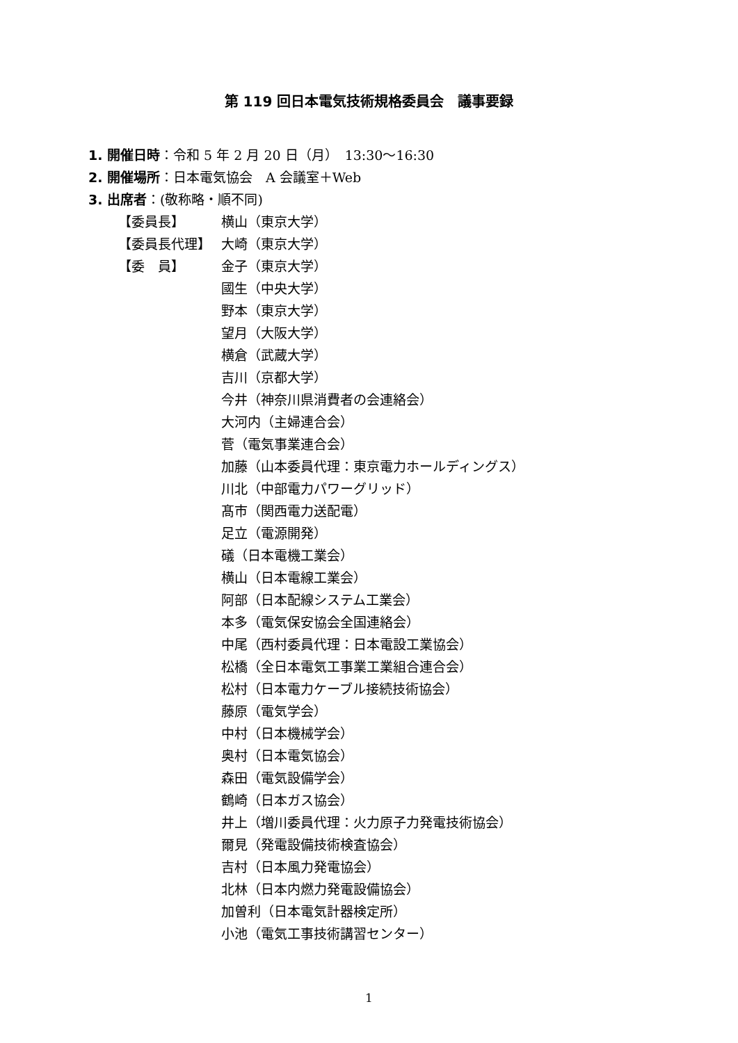第 119 回日本電気技術規格委員会　議事要録
1. 開催日時：令和 5 年 2 月 20 日（月）　13:30～16:30
2. 開催場所：日本電気協会　A 会議室＋Web
3. 出席者：(敬称略・順不同)
【委員長】 横山（東京大学）
【委員長代理】 大崎（東京大学）
【委　員】 金子（東京大学）
國生（中央大学）
野本（東京大学）
望月（大阪大学）
横倉（武蔵大学）
吉川（京都大学）
今井（神奈川県消費者の会連絡会）
大河内（主婦連合会）
菅（電気事業連合会）
加藤（山本委員代理：東京電力ホールディングス）
川北（中部電力パワーグリッド）
髙市（関西電力送配電）
足立（電源開発）
礒（日本電機工業会）
横山（日本電線工業会）
阿部（日本配線システム工業会）
本多（電気保安協会全国連絡会）
中尾（西村委員代理：日本電設工業協会）
松橋（全日本電気工事業工業組合連合会）
松村（日本電力ケーブル接続技術協会）
藤原（電気学会）
中村（日本機械学会）
奥村（日本電気協会）
森田（電気設備学会）
鶴崎（日本ガス協会）
井上（増川委員代理：火力原子力発電技術協会）
爾見（発電設備技術検査協会）
吉村（日本風力発電協会）
北林（日本内燃力発電設備協会）
加曽利（日本電気計器検定所）
小池（電気工事技術講習センター）
1